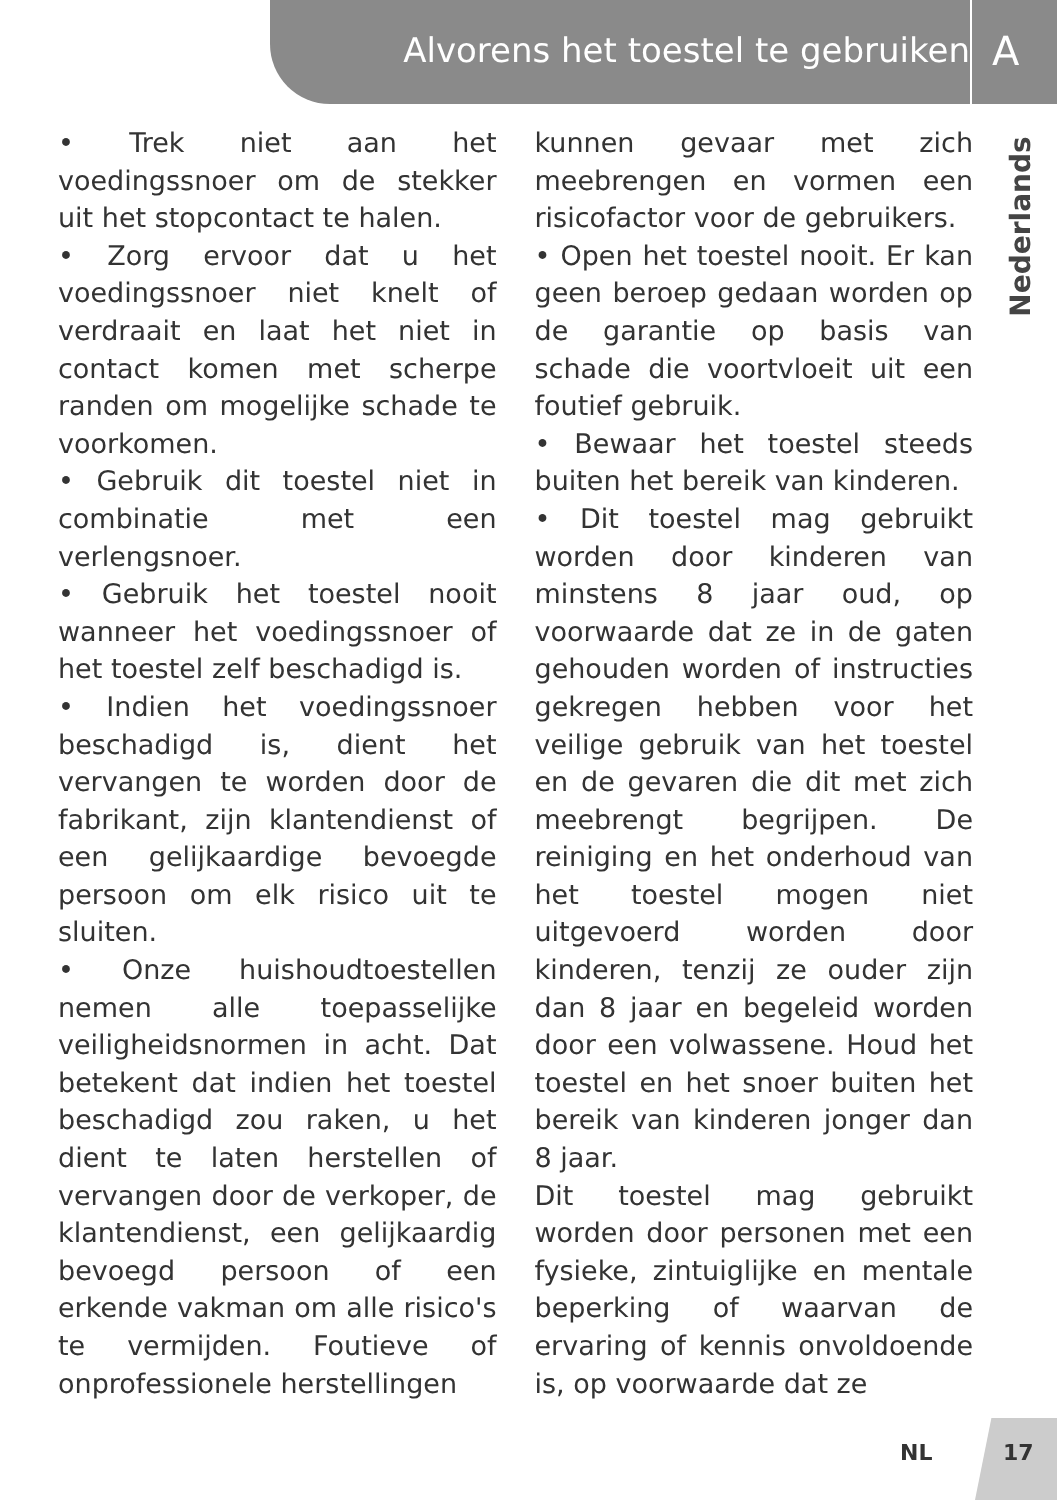Alvorens het toestel te gebruiken A
Nederlands
• Trek niet aan het voedingssnoer om de stekker uit het stopcontact te halen.
• Zorg ervoor dat u het voedingssnoer niet knelt of verdraait en laat het niet in contact komen met scherpe randen om mogelijke schade te voorkomen.
• Gebruik dit toestel niet in combinatie met een verlengsnoer.
• Gebruik het toestel nooit wanneer het voedingssnoer of het toestel zelf beschadigd is.
• Indien het voedingssnoer beschadigd is, dient het vervangen te worden door de fabrikant, zijn klantendienst of een gelijkaardige bevoegde persoon om elk risico uit te sluiten.
• Onze huishoudtoestellen nemen alle toepasselijke veiligheidsnormen in acht. Dat betekent dat indien het toestel beschadigd zou raken, u het dient te laten herstellen of vervangen door de verkoper, de klantendienst, een gelijkaardig bevoegd persoon of een erkende vakman om alle risico's te vermijden. Foutieve of onprofessionele herstellingen
kunnen gevaar met zich meebrengen en vormen een risicofactor voor de gebruikers.
• Open het toestel nooit. Er kan geen beroep gedaan worden op de garantie op basis van schade die voortvloeit uit een foutief gebruik.
• Bewaar het toestel steeds buiten het bereik van kinderen.
• Dit toestel mag gebruikt worden door kinderen van minstens 8 jaar oud, op voorwaarde dat ze in de gaten gehouden worden of instructies gekregen hebben voor het veilige gebruik van het toestel en de gevaren die dit met zich meebrengt begrijpen. De reiniging en het onderhoud van het toestel mogen niet uitgevoerd worden door kinderen, tenzij ze ouder zijn dan 8 jaar en begeleid worden door een volwassene. Houd het toestel en het snoer buiten het bereik van kinderen jonger dan 8 jaar.
Dit toestel mag gebruikt worden door personen met een fysieke, zintuiglijke en mentale beperking of waarvan de ervaring of kennis onvoldoende is, op voorwaarde dat ze
NL 17